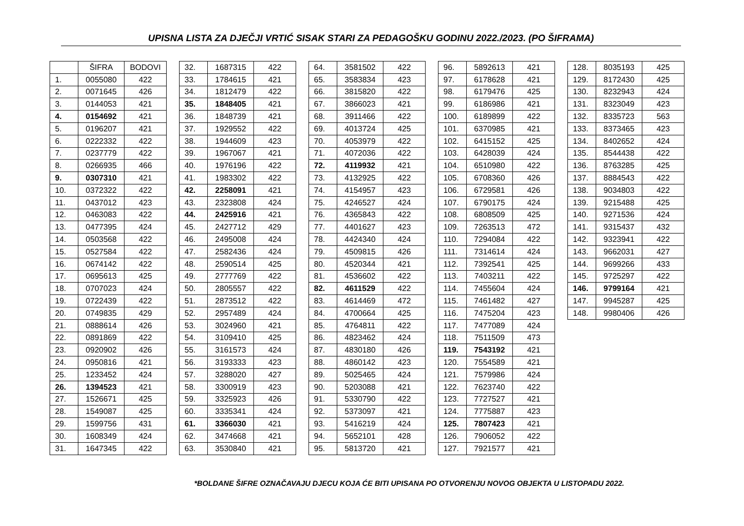UPISNA LISTA ZA DJEČJI VRTIĆ SISAK STARI ZA PEDAGOŠKU GODINU 2022./2023. (PO ŠIFRAMA)
| | ŠIFRA | BODOVI |
| --- | --- | --- |
| 1. | 0055080 | 422 |
| 2. | 0071645 | 426 |
| 3. | 0144053 | 421 |
| 4. | 0154692 | 421 |
| 5. | 0196207 | 421 |
| 6. | 0222332 | 422 |
| 7. | 0237779 | 422 |
| 8. | 0266935 | 466 |
| 9. | 0307310 | 421 |
| 10. | 0372322 | 422 |
| 11. | 0437012 | 423 |
| 12. | 0463083 | 422 |
| 13. | 0477395 | 424 |
| 14. | 0503568 | 422 |
| 15. | 0527584 | 422 |
| 16. | 0674142 | 422 |
| 17. | 0695613 | 425 |
| 18. | 0707023 | 424 |
| 19. | 0722439 | 422 |
| 20. | 0749835 | 429 |
| 21. | 0888614 | 426 |
| 22. | 0891869 | 422 |
| 23. | 0920902 | 426 |
| 24. | 0950816 | 421 |
| 25. | 1233452 | 424 |
| 26. | 1394523 | 421 |
| 27. | 1526671 | 425 |
| 28. | 1549087 | 425 |
| 29. | 1599756 | 431 |
| 30. | 1608349 | 424 |
| 31. | 1647345 | 422 |
| 32. | 1687315 | 422 |
| 33. | 1784615 | 421 |
| 34. | 1812479 | 422 |
| 35. | 1848405 | 421 |
| 36. | 1848739 | 421 |
| 37. | 1929552 | 422 |
| 38. | 1944609 | 423 |
| 39. | 1967067 | 421 |
| 40. | 1976196 | 422 |
| 41. | 1983302 | 422 |
| 42. | 2258091 | 421 |
| 43. | 2323808 | 424 |
| 44. | 2425916 | 421 |
| 45. | 2427712 | 429 |
| 46. | 2495008 | 424 |
| 47. | 2582436 | 424 |
| 48. | 2590514 | 425 |
| 49. | 2777769 | 422 |
| 50. | 2805557 | 422 |
| 51. | 2873512 | 422 |
| 52. | 2957489 | 424 |
| 53. | 3024960 | 421 |
| 54. | 3109410 | 425 |
| 55. | 3161573 | 424 |
| 56. | 3193333 | 423 |
| 57. | 3288020 | 427 |
| 58. | 3300919 | 423 |
| 59. | 3325923 | 426 |
| 60. | 3335341 | 424 |
| 61. | 3366030 | 421 |
| 62. | 3474668 | 421 |
| 63. | 3530840 | 421 |
| 64. | 3581502 | 422 |
| 65. | 3583834 | 423 |
| 66. | 3815820 | 422 |
| 67. | 3866023 | 421 |
| 68. | 3911466 | 422 |
| 69. | 4013724 | 425 |
| 70. | 4053979 | 422 |
| 71. | 4072036 | 422 |
| 72. | 4119932 | 421 |
| 73. | 4132925 | 422 |
| 74. | 4154957 | 423 |
| 75. | 4246527 | 424 |
| 76. | 4365843 | 422 |
| 77. | 4401627 | 423 |
| 78. | 4424340 | 424 |
| 79. | 4509815 | 426 |
| 80. | 4520344 | 421 |
| 81. | 4536602 | 422 |
| 82. | 4611529 | 422 |
| 83. | 4614469 | 472 |
| 84. | 4700664 | 425 |
| 85. | 4764811 | 422 |
| 86. | 4823462 | 424 |
| 87. | 4830180 | 426 |
| 88. | 4860142 | 423 |
| 89. | 5025465 | 424 |
| 90. | 5203088 | 421 |
| 91. | 5330790 | 422 |
| 92. | 5373097 | 421 |
| 93. | 5416219 | 424 |
| 94. | 5652101 | 428 |
| 95. | 5813720 | 421 |
| 96. | 5892613 | 421 |
| 97. | 6178628 | 421 |
| 98. | 6179476 | 425 |
| 99. | 6186986 | 421 |
| 100. | 6189899 | 422 |
| 101. | 6370985 | 421 |
| 102. | 6415152 | 425 |
| 103. | 6428039 | 424 |
| 104. | 6510980 | 422 |
| 105. | 6708360 | 426 |
| 106. | 6729581 | 426 |
| 107. | 6790175 | 424 |
| 108. | 6808509 | 425 |
| 109. | 7263513 | 472 |
| 110. | 7294084 | 422 |
| 111. | 7314614 | 424 |
| 112. | 7392541 | 425 |
| 113. | 7403211 | 422 |
| 114. | 7455604 | 424 |
| 115. | 7461482 | 427 |
| 116. | 7475204 | 423 |
| 117. | 7477089 | 424 |
| 118. | 7511509 | 473 |
| 119. | 7543192 | 421 |
| 120. | 7554589 | 421 |
| 121. | 7579986 | 424 |
| 122. | 7623740 | 422 |
| 123. | 7727527 | 421 |
| 124. | 7775887 | 423 |
| 125. | 7807423 | 421 |
| 126. | 7906052 | 422 |
| 127. | 7921577 | 421 |
| 128. | 8035193 | 425 |
| 129. | 8172430 | 425 |
| 130. | 8232943 | 424 |
| 131. | 8323049 | 423 |
| 132. | 8335723 | 563 |
| 133. | 8373465 | 423 |
| 134. | 8402652 | 424 |
| 135. | 8544438 | 422 |
| 136. | 8763285 | 425 |
| 137. | 8884543 | 422 |
| 138. | 9034803 | 422 |
| 139. | 9215488 | 425 |
| 140. | 9271536 | 424 |
| 141. | 9315437 | 432 |
| 142. | 9323941 | 422 |
| 143. | 9662031 | 427 |
| 144. | 9699266 | 433 |
| 145. | 9725297 | 422 |
| 146. | 9799164 | 421 |
| 147. | 9945287 | 425 |
| 148. | 9980406 | 426 |
*BOLDANE ŠIFRE OZNAČAVAJU DJECU KOJA ĆE BITI UPISANA PO OTVORENJU NOVOG OBJEKTA U LISTOPADU 2022.